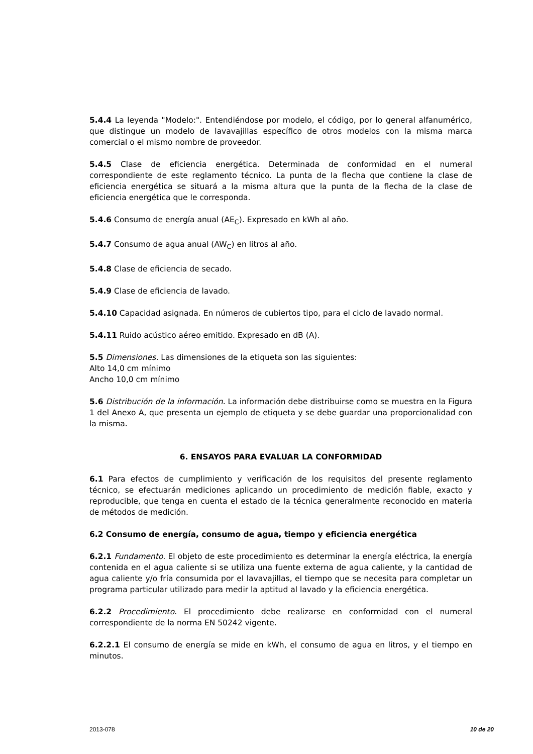5.4.4 La leyenda "Modelo:". Entendiéndose por modelo, el código, por lo general alfanumérico, que distingue un modelo de lavavajillas específico de otros modelos con la misma marca comercial o el mismo nombre de proveedor.
5.4.5 Clase de eficiencia energética. Determinada de conformidad en el numeral correspondiente de este reglamento técnico. La punta de la flecha que contiene la clase de eficiencia energética se situará a la misma altura que la punta de la flecha de la clase de eficiencia energética que le corresponda.
5.4.6 Consumo de energía anual (AE<sub>C</sub>). Expresado en kWh al año.
5.4.7 Consumo de agua anual (AW<sub>C</sub>) en litros al año.
5.4.8 Clase de eficiencia de secado.
5.4.9 Clase de eficiencia de lavado.
5.4.10 Capacidad asignada. En números de cubiertos tipo, para el ciclo de lavado normal.
5.4.11 Ruido acústico aéreo emitido. Expresado en dB (A).
5.5 Dimensiones. Las dimensiones de la etiqueta son las siguientes:
Alto 14,0 cm mínimo
Ancho 10,0 cm mínimo
5.6 Distribución de la información. La información debe distribuirse como se muestra en la Figura 1 del Anexo A, que presenta un ejemplo de etiqueta y se debe guardar una proporcionalidad con la misma.
6. ENSAYOS PARA EVALUAR LA CONFORMIDAD
6.1 Para efectos de cumplimiento y verificación de los requisitos del presente reglamento técnico, se efectuarán mediciones aplicando un procedimiento de medición fiable, exacto y reproducible, que tenga en cuenta el estado de la técnica generalmente reconocido en materia de métodos de medición.
6.2 Consumo de energía, consumo de agua, tiempo y eficiencia energética
6.2.1 Fundamento. El objeto de este procedimiento es determinar la energía eléctrica, la energía contenida en el agua caliente si se utiliza una fuente externa de agua caliente, y la cantidad de agua caliente y/o fría consumida por el lavavajillas, el tiempo que se necesita para completar un programa particular utilizado para medir la aptitud al lavado y la eficiencia energética.
6.2.2 Procedimiento. El procedimiento debe realizarse en conformidad con el numeral correspondiente de la norma EN 50242 vigente.
6.2.2.1 El consumo de energía se mide en kWh, el consumo de agua en litros, y el tiempo en minutos.
2013-078 10 de 20